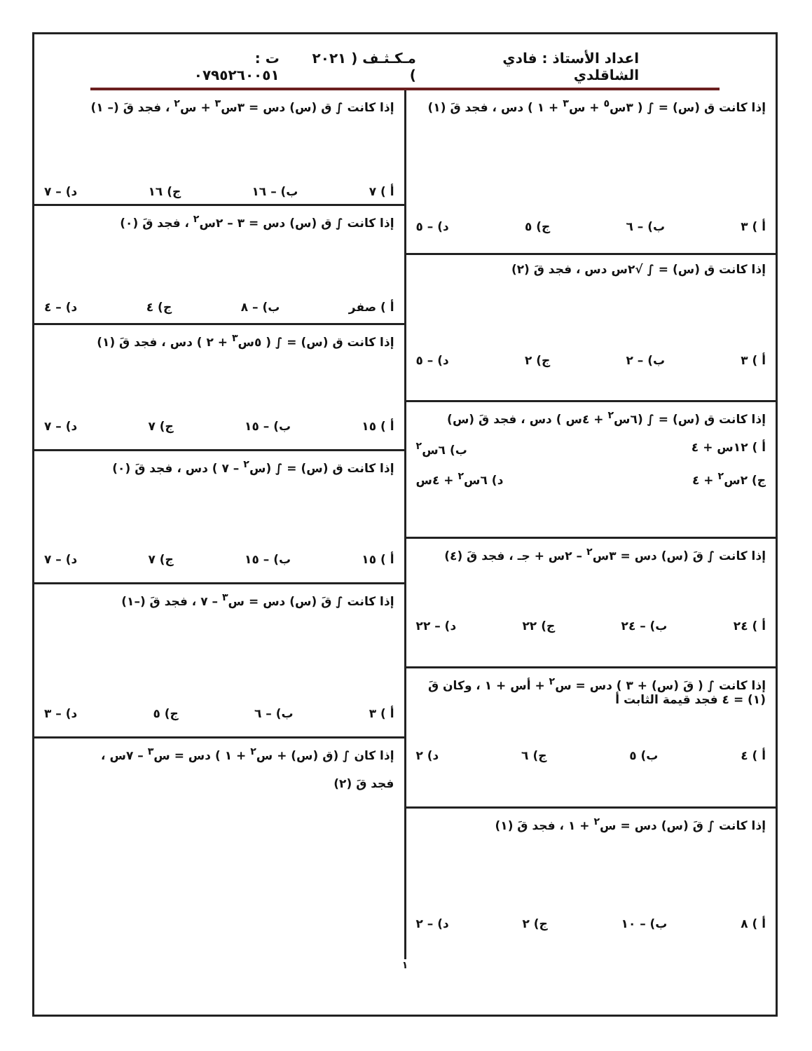اعداد الأستاذ : فادي الشاقلدي مـكـثـف ( ٢٠٢١ ) ت : ٠٧٩٥٢٦٠٠٥١
إذا كانت ق (س) = ∫ ( ٣س<sup>٥</sup> + س<sup>٣</sup> + ١ ) دس ، فجد قَ (١)
أ ) ٣ ب) – ٦ ج) ٥ د) – ٥
إذا كانت ق (س) = ∫ √٢س دس ، فجد قَ (٢)
أ ) ٣ ب) – ٢ ج) ٢ د) – ٥
إذا كانت ق (س) = ∫ (٦س<sup>٢</sup> + ٤س ) دس ، فجد قَ (س)
أ ) ١٢س + ٤ ب) ٦س<sup>٢</sup>
ج) ٢س<sup>٢</sup> + ٤ د) ٦س<sup>٢</sup> + ٤س
إذا كانت ∫ قَ (س) دس = ٣س<sup>٢</sup> – ٢س + جـ ، فجد قَ (٤)
أ ) ٢٤ ب) – ٢٤ ج) ٢٢ د) – ٢٢
إذا كانت ∫ ( قَ (س) + ٣ ) دس = س<sup>٢</sup> + أس + ١ ، وكان قَ (١) = ٤ فجد قيمة الثابت أ
أ ) ٤ ب) ٥ ج) ٦ د) ٢
إذا كانت ∫ قَ (س) دس = س<sup>٢</sup> + ١ ، فجد قَ (١)
أ ) ٨ ب) – ١٠ ج) ٢ د) – ٢
إذا كانت ∫ ق (س) دس = ٣س<sup>٣</sup> + س<sup>٢</sup> ، فجد قَ (– ١)
أ ) ٧ ب) – ١٦ ج) ١٦ د) – ٧
إذا كانت ∫ ق (س) دس = ٣ – ٢س<sup>٢</sup> ، فجد قَ (٠)
أ ) صفر ب) – ٨ ج) ٤ د) – ٤
إذا كانت ق (س) = ∫ ( ٥س<sup>٣</sup> + ٢ ) دس ، فجد قَ (١)
أ ) ١٥ ب) – ١٥ ج) ٧ د) – ٧
إذا كانت ق (س) = ∫ (س<sup>٢</sup> – ٧ ) دس ، فجد قَ (٠)
أ ) ١٥ ب) – ١٥ ج) ٧ د) – ٧
إذا كانت ∫ قَ (س) دس = س<sup>٣</sup> – ٧ ، فجد قَ (–١)
أ ) ٣ ب) – ٦ ج) ٥ د) – ٣
إذا كان ∫ (ق (س) + س<sup>٢</sup> + ١ ) دس = س<sup>٣</sup> – ٧س ،
فجد قَ (٢)
١